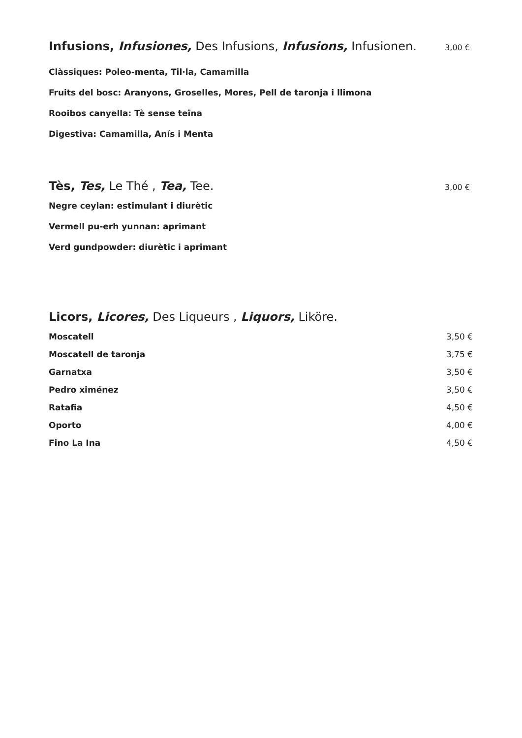Infusions, Infusiones, Des Infusions, Infusions, Infusionen. 3,00 €
Clàssiques: Poleo-menta, Til·la, Camamilla
Fruits del bosc: Aranyons, Groselles, Mores, Pell de taronja i llimona
Rooibos canyella: Tè sense teïna
Digestiva: Camamilla, Anís i Menta
Tès, Tes, Le Thé , Tea, Tee. 3,00 €
Negre ceylan: estimulant i diurètic
Vermell pu-erh yunnan: aprimant
Verd gundpowder: diurètic i aprimant
Licors, Licores, Des Liqueurs , Liquors, Liköre.
Moscatell 3,50 €
Moscatell de taronja 3,75 €
Garnatxa 3,50 €
Pedro ximénez 3,50 €
Ratafia 4,50 €
Oporto 4,00 €
Fino La Ina 4,50 €